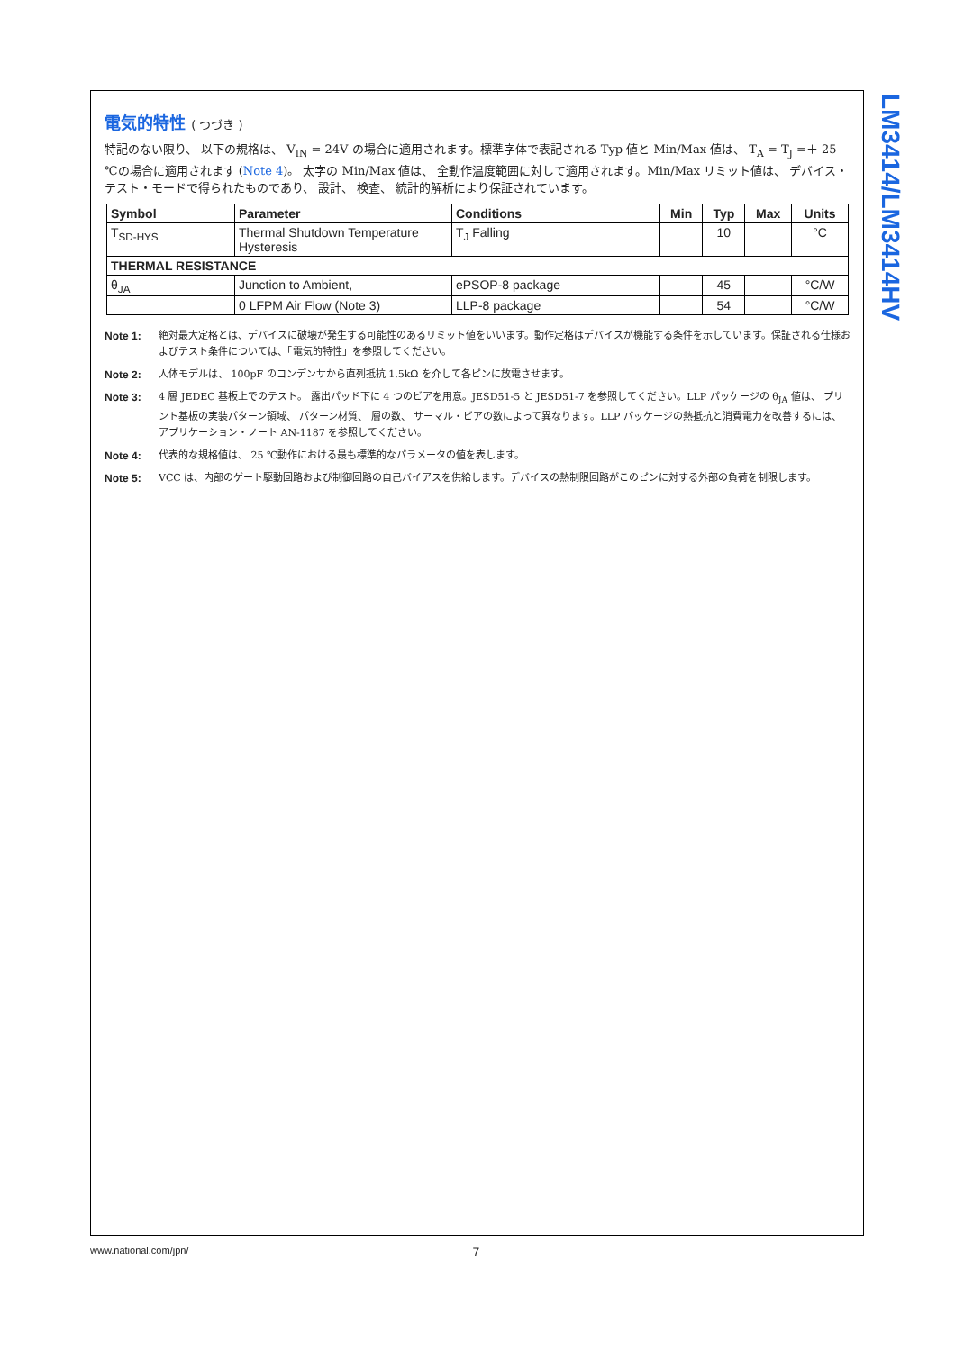LM3414/LM3414HV
電気的特性 ( つづき )
特記のない限り、 以下の規格は、 V<sub>IN</sub> = 24V の場合に適用されます。標準字体で表記される Typ 値と Min/Max 値は、 T<sub>A</sub> = T<sub>J</sub> =＋ 25 ℃の場合に適用されます (Note 4)。 太字の Min/Max 値は、 全動作温度範囲に対して適用されます。Min/Max リミット値は、 デバイス・テスト・モードで得られたものであり、 設計、 検査、 統計的解析により保証されています。
| Symbol | Parameter | Conditions | Min | Typ | Max | Units |
| --- | --- | --- | --- | --- | --- | --- |
| T<sub>SD-HYS</sub> | Thermal Shutdown Temperature Hysteresis | T<sub>J</sub> Falling | | 10 | | °C |
| THERMAL RESISTANCE | | | | | | |
| θ<sub>JA</sub> | Junction to Ambient, | ePSOP-8 package | | 45 | | °C/W |
| | 0 LFPM Air Flow (Note 3) | LLP-8 package | | 54 | | °C/W |
Note 1: 絶対最大定格とは、デバイスに破壊が発生する可能性のあるリミット値をいいます。動作定格はデバイスが機能する条件を示しています。保証される仕様およびテスト条件については、「電気的特性」を参照してください。
Note 2: 人体モデルは、 100pF のコンデンサから直列抵抗 1.5kΩ を介して各ピンに放電させます。
Note 3: 4 層 JEDEC 基板上でのテスト。 露出パッド下に 4 つのビアを用意。JESD51-5 と JESD51-7 を参照してください。LLP パッケージの θ<sub>JA</sub> 値は、 プリント基板の実装パターン領域、 パターン材質、 層の数、 サーマル・ビアの数によって異なります。LLP パッケージの熱抵抗と消費電力を改善するには、 アプリケーション・ノート AN-1187 を参照してください。
Note 4: 代表的な規格値は、 25 ℃動作における最も標準的なパラメータの値を表します。
Note 5: VCC は、内部のゲート駆動回路および制御回路の自己バイアスを供給します。デバイスの熱制限回路がこのピンに対する外部の負荷を制限します。
www.national.com/jpn/ 7